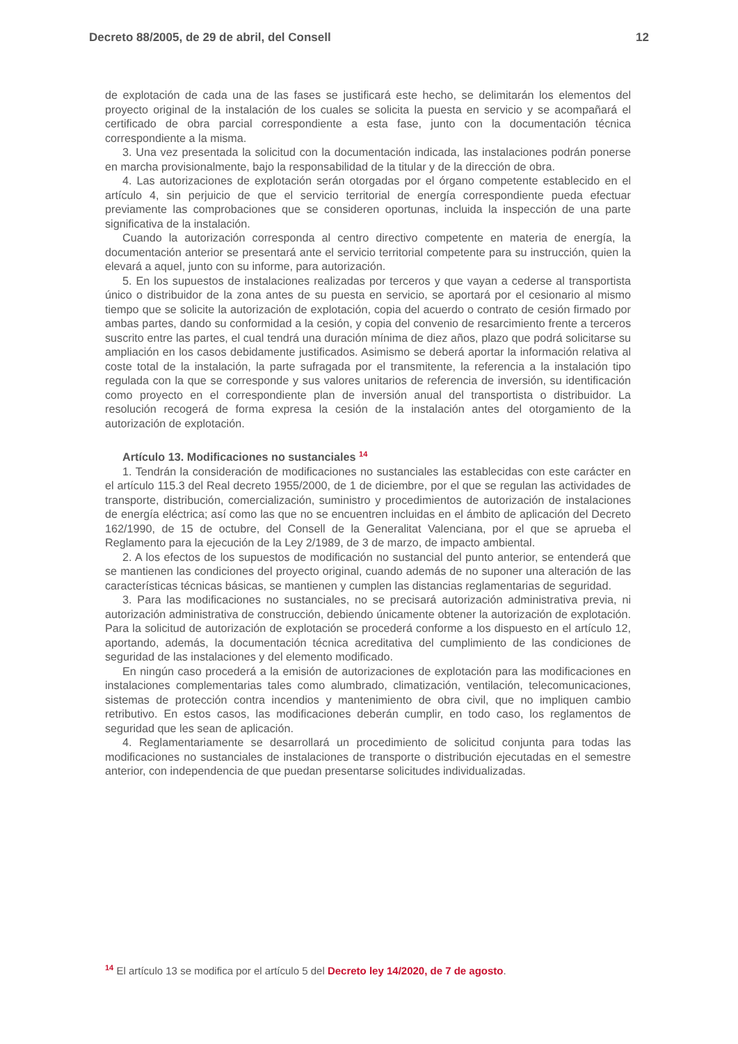Decreto 88/2005, de 29 de abril, del Consell 12
de explotación de cada una de las fases se justificará este hecho, se delimitarán los elementos del proyecto original de la instalación de los cuales se solicita la puesta en servicio y se acompañará el certificado de obra parcial correspondiente a esta fase, junto con la documentación técnica correspondiente a la misma.
3. Una vez presentada la solicitud con la documentación indicada, las instalaciones podrán ponerse en marcha provisionalmente, bajo la responsabilidad de la titular y de la dirección de obra.
4. Las autorizaciones de explotación serán otorgadas por el órgano competente establecido en el artículo 4, sin perjuicio de que el servicio territorial de energía correspondiente pueda efectuar previamente las comprobaciones que se consideren oportunas, incluida la inspección de una parte significativa de la instalación.
Cuando la autorización corresponda al centro directivo competente en materia de energía, la documentación anterior se presentará ante el servicio territorial competente para su instrucción, quien la elevará a aquel, junto con su informe, para autorización.
5. En los supuestos de instalaciones realizadas por terceros y que vayan a cederse al transportista único o distribuidor de la zona antes de su puesta en servicio, se aportará por el cesionario al mismo tiempo que se solicite la autorización de explotación, copia del acuerdo o contrato de cesión firmado por ambas partes, dando su conformidad a la cesión, y copia del convenio de resarcimiento frente a terceros suscrito entre las partes, el cual tendrá una duración mínima de diez años, plazo que podrá solicitarse su ampliación en los casos debidamente justificados. Asimismo se deberá aportar la información relativa al coste total de la instalación, la parte sufragada por el transmitente, la referencia a la instalación tipo regulada con la que se corresponde y sus valores unitarios de referencia de inversión, su identificación como proyecto en el correspondiente plan de inversión anual del transportista o distribuidor. La resolución recogerá de forma expresa la cesión de la instalación antes del otorgamiento de la autorización de explotación.
Artículo 13. Modificaciones no sustanciales <sup>14</sup>
1. Tendrán la consideración de modificaciones no sustanciales las establecidas con este carácter en el artículo 115.3 del Real decreto 1955/2000, de 1 de diciembre, por el que se regulan las actividades de transporte, distribución, comercialización, suministro y procedimientos de autorización de instalaciones de energía eléctrica; así como las que no se encuentren incluidas en el ámbito de aplicación del Decreto 162/1990, de 15 de octubre, del Consell de la Generalitat Valenciana, por el que se aprueba el Reglamento para la ejecución de la Ley 2/1989, de 3 de marzo, de impacto ambiental.
2. A los efectos de los supuestos de modificación no sustancial del punto anterior, se entenderá que se mantienen las condiciones del proyecto original, cuando además de no suponer una alteración de las características técnicas básicas, se mantienen y cumplen las distancias reglamentarias de seguridad.
3. Para las modificaciones no sustanciales, no se precisará autorización administrativa previa, ni autorización administrativa de construcción, debiendo únicamente obtener la autorización de explotación. Para la solicitud de autorización de explotación se procederá conforme a los dispuesto en el artículo 12, aportando, además, la documentación técnica acreditativa del cumplimiento de las condiciones de seguridad de las instalaciones y del elemento modificado.
En ningún caso procederá a la emisión de autorizaciones de explotación para las modificaciones en instalaciones complementarias tales como alumbrado, climatización, ventilación, telecomunicaciones, sistemas de protección contra incendios y mantenimiento de obra civil, que no impliquen cambio retributivo. En estos casos, las modificaciones deberán cumplir, en todo caso, los reglamentos de seguridad que les sean de aplicación.
4. Reglamentariamente se desarrollará un procedimiento de solicitud conjunta para todas las modificaciones no sustanciales de instalaciones de transporte o distribución ejecutadas en el semestre anterior, con independencia de que puedan presentarse solicitudes individualizadas.
<sup>14</sup> El artículo 13 se modifica por el artículo 5 del Decreto ley 14/2020, de 7 de agosto.